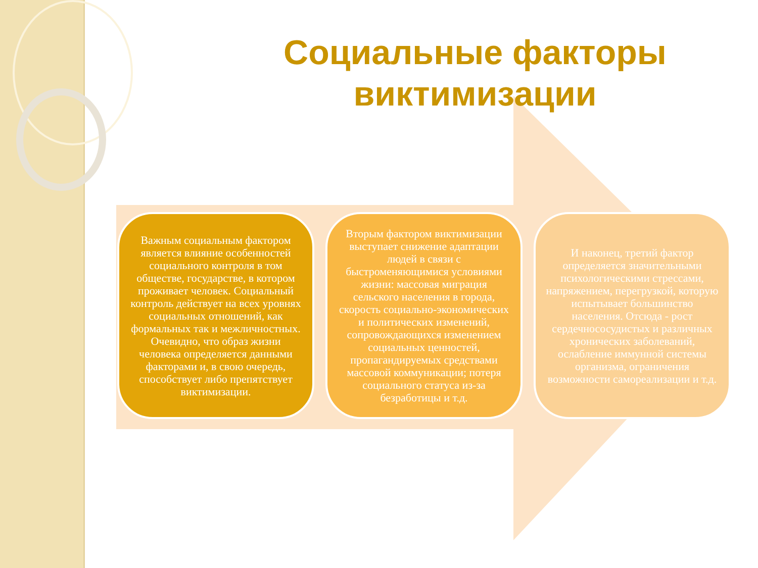Социальные факторы виктимизации
Важным социальным фактором является влияние особенностей социального контроля в том обществе, государстве, в котором проживает человек. Социальный контроль действует на всех уровнях социальных отношений, как формальных так и межличностных. Очевидно, что образ жизни человека определяется данными факторами и, в свою очередь, способствует либо препятствует виктимизации.
Вторым фактором виктимизации выступает снижение адаптации людей в связи с быстроменяющимися условиями жизни: массовая миграция сельского населения в города, скорость социально-экономических и политических изменений, сопровождающихся изменением социальных ценностей, пропагандируемых средствами массовой коммуникации; потеря социального статуса из-за безработицы и т.д.
И наконец, третий фактор определяется значительными психологическими стрессами, напряжением, перегрузкой, которую испытывает большинство населения. Отсюда - рост сердечнососудистых и различных хронических заболеваний, ослабление иммунной системы организма, ограничения возможности самореализации и т.д.